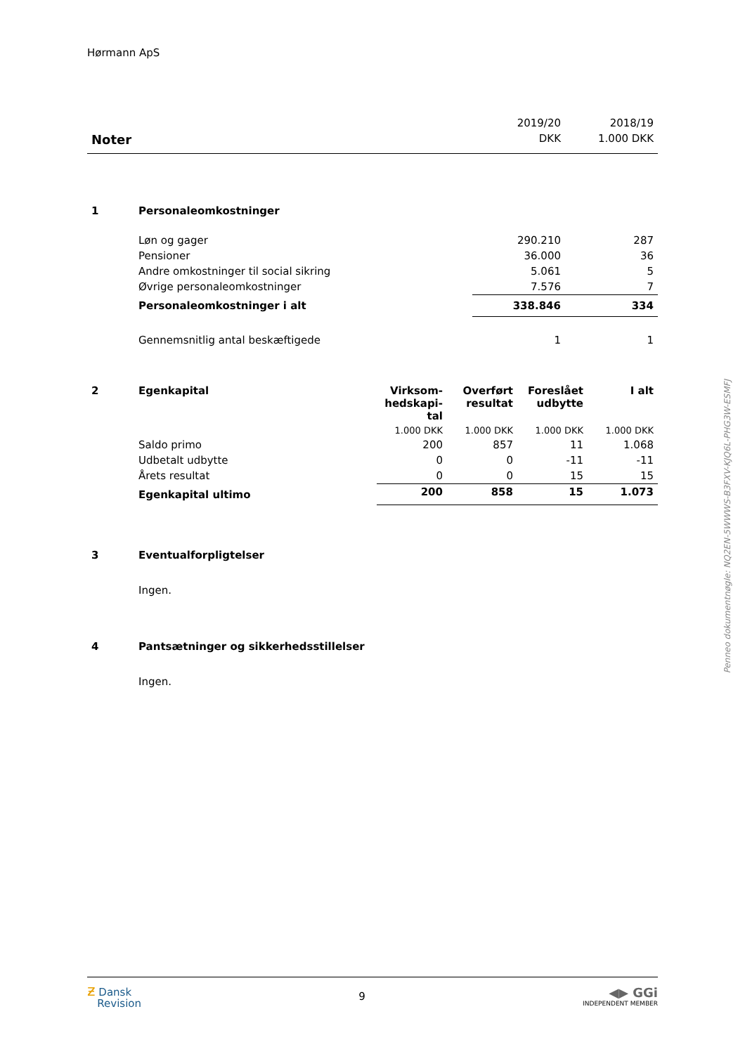Hørmann ApS
| | 2019/20 | 2018/19 |
| Noter | DKK | 1.000 DKK |
| 1 | Personaleomkostninger | | |
| | Løn og gager | 290.210 | 287 |
| | Pensioner | 36.000 | 36 |
| | Andre omkostninger til social sikring | 5.061 | 5 |
| | Øvrige personaleomkostninger | 7.576 | 7 |
| | Personaleomkostninger i alt | 338.846 | 334 |
| | Gennemsnitlig antal beskæftigede | 1 | 1 |
| 2 | Egenkapital | Virksom- hedskapi- tal | Overført resultat | Foreslået udbytte | I alt |
| | | 1.000 DKK | 1.000 DKK | 1.000 DKK | 1.000 DKK |
| | Saldo primo | 200 | 857 | 11 | 1.068 |
| | Udbetalt udbytte | 0 | 0 | -11 | -11 |
| | Årets resultat | 0 | 0 | 15 | 15 |
| | Egenkapital ultimo | 200 | 858 | 15 | 1.073 |
| 3 | Eventualforpligtelser |
| | Ingen. |
| 4 | Pantsætninger og sikkerhedsstillelser |
| | Ingen. |
Penneo dokumentnøgle: NQ2EN-5WWWS-B3FXV-KJQ6L-PHG3W-ESMFJ
ƶ Dansk
Revision
9
◀▶ GGi
INDEPENDENT MEMBER